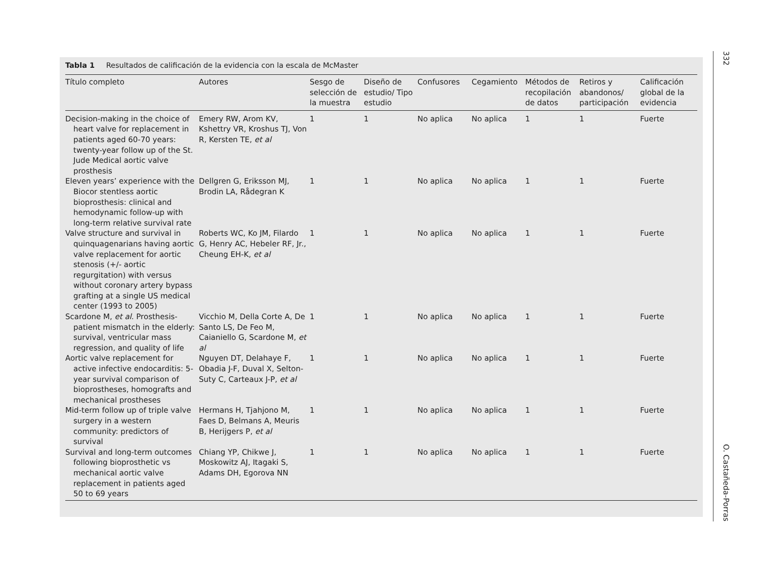Tabla 1 Resultados de calificación de la evidencia con la escala de McMaster
| Título completo | Autores | Sesgo de selección de la muestra | Diseño de estudio/ Tipo estudio | Confusores | Cegamiento | Métodos de recopilación de datos | Retiros y abandonos/ participación | Calificación global de la evidencia |
| --- | --- | --- | --- | --- | --- | --- | --- | --- |
| Decision-making in the choice of heart valve for replacement in patients aged 60-70 years: twenty-year follow up of the St. Jude Medical aortic valve prosthesis | Emery RW, Arom KV, Kshettry VR, Kroshus TJ, Von R, Kersten TE, et al | 1 | 1 | No aplica | No aplica | 1 | 1 | Fuerte |
| Eleven years’ experience with the Biocor stentless aortic bioprosthesis: clinical and hemodynamic follow-up with long-term relative survival rate | Dellgren G, Eriksson MJ, Brodin LA, Rådegran K | 1 | 1 | No aplica | No aplica | 1 | 1 | Fuerte |
| Valve structure and survival in quinquagenarians having aortic valve replacement for aortic stenosis (+/- aortic regurgitation) with versus without coronary artery bypass grafting at a single US medical center (1993 to 2005) | Roberts WC, Ko JM, Filardo G, Henry AC, Hebeler RF, Jr., Cheung EH-K, et al | 1 | 1 | No aplica | No aplica | 1 | 1 | Fuerte |
| Scardone M, et al . Prosthesis-patient mismatch in the elderly: survival, ventricular mass regression, and quality of life | Vicchio M, Della Corte A, De Santo LS, De Feo M, Caianiello G, Scardone M, et al | 1 | 1 | No aplica | No aplica | 1 | 1 | Fuerte |
| Aortic valve replacement for active infective endocarditis: 5-year survival comparison of bioprostheses, homografts and mechanical prostheses | Nguyen DT, Delahaye F, Obadia J-F, Duval X, Selton-Suty C, Carteaux J-P, et al | 1 | 1 | No aplica | No aplica | 1 | 1 | Fuerte |
| Mid-term follow up of triple valve surgery in a western community: predictors of survival | Hermans H, Tjahjono M, Faes D, Belmans A, Meuris B, Herijgers P, et al | 1 | 1 | No aplica | No aplica | 1 | 1 | Fuerte |
| Survival and long-term outcomes following bioprosthetic vs mechanical aortic valve replacement in patients aged 50 to 69 years | Chiang YP, Chikwe J, Moskowitz AJ, Itagaki S, Adams DH, Egorova NN | 1 | 1 | No aplica | No aplica | 1 | 1 | Fuerte |
332
O. Castañeda-Porras